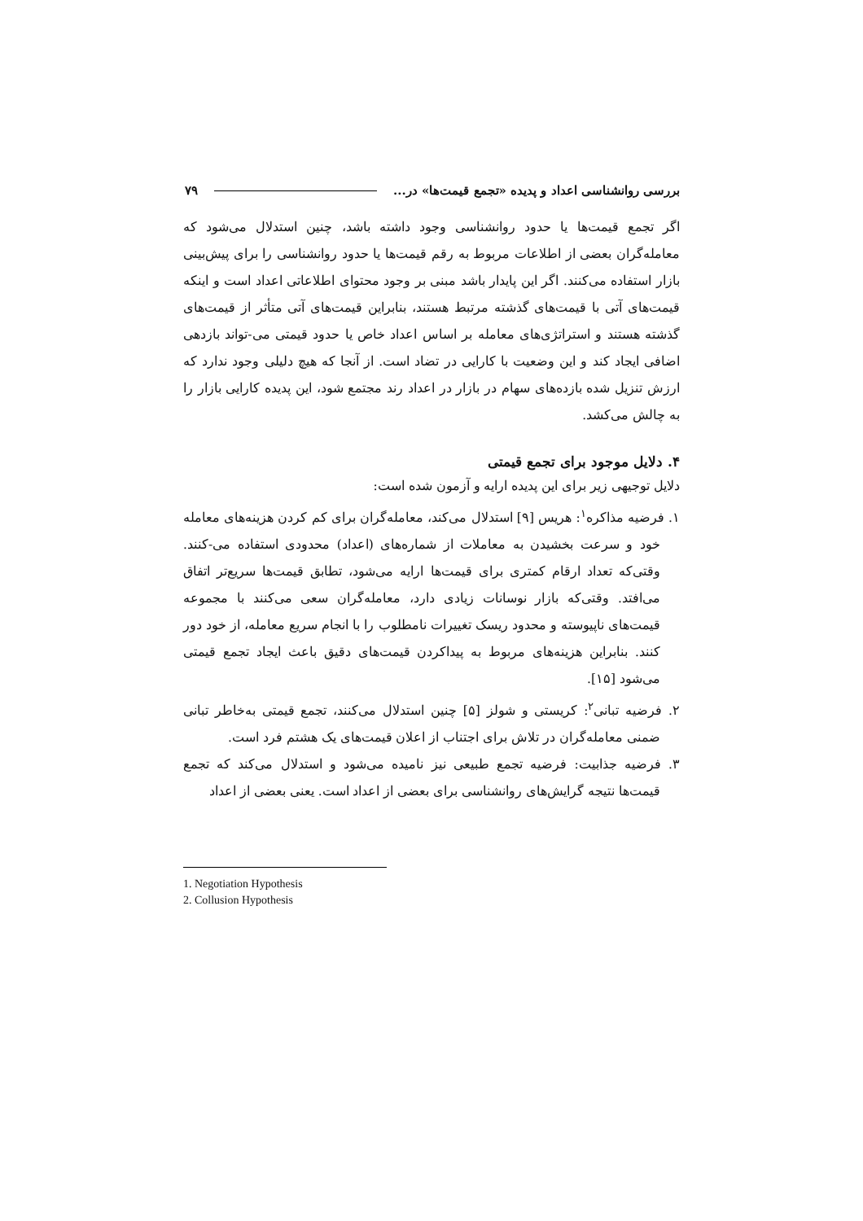بررسی روانشناسی اعداد و پدیده «تجمع قیمت‌ها» در... ۷۹
اگر تجمع قیمت‌ها یا حدود روانشناسی وجود داشته باشد، چنین استدلال می‌شود که معامله‌گران بعضی از اطلاعات مربوط به رقم قیمت‌ها یا حدود روانشناسی را برای پیش‌بینی بازار استفاده می‌کنند. اگر این پایدار باشد مبنی بر وجود محتوای اطلاعاتی اعداد است و اینکه قیمت‌های آتی با قیمت‌های گذشته مرتبط هستند، بنابراین قیمت‌های آتی متأثر از قیمت‌های گذشته هستند و استراتژی‌های معامله بر اساس اعداد خاص یا حدود قیمتی می-تواند بازدهی اضافی ایجاد کند و این وضعیت با کارایی در تضاد است. از آنجا که هیچ دلیلی وجود ندارد که ارزش تنزیل شده بازده‌های سهام در بازار در اعداد رند مجتمع شود، این پدیده کارایی بازار را به چالش می‌کشد.
۴. دلایل موجود برای تجمع قیمتی
دلایل توجیهی زیر برای این پدیده ارایه و آزمون شده است:
۱. فرضیه مذاکره<sup>۱</sup>: هریس [۹] استدلال می‌کند، معامله‌گران برای کم کردن هزینه‌های معامله خود و سرعت بخشیدن به معاملات از شماره‌های (اعداد) محدودی استفاده می-کنند. وقتی‌که تعداد ارقام کمتری برای قیمت‌ها ارایه می‌شود، تطابق قیمت‌ها سریع‌تر اتفاق می‌افتد. وقتی‌که بازار نوسانات زیادی دارد، معامله‌گران سعی می‌کنند با مجموعه قیمت‌های ناپیوسته و محدود ریسک تغییرات نامطلوب را با انجام سریع معامله، از خود دور کنند. بنابراین هزینه‌های مربوط به پیداکردن قیمت‌های دقیق باعث ایجاد تجمع قیمتی می‌شود [۱۵].
۲. فرضیه تبانی<sup>۲</sup>: کریستی و شولز [۵] چنین استدلال می‌کنند، تجمع قیمتی به‌خاطر تبانی ضمنی معامله‌گران در تلاش برای اجتناب از اعلان قیمت‌های یک هشتم فرد است.
۳. فرضیه جذابیت: فرضیه تجمع طبیعی نیز نامیده می‌شود و استدلال می‌کند که تجمع قیمت‌ها نتیجه گرایش‌های روانشناسی برای بعضی از اعداد است. یعنی بعضی از اعداد
1. Negotiation Hypothesis
2. Collusion Hypothesis